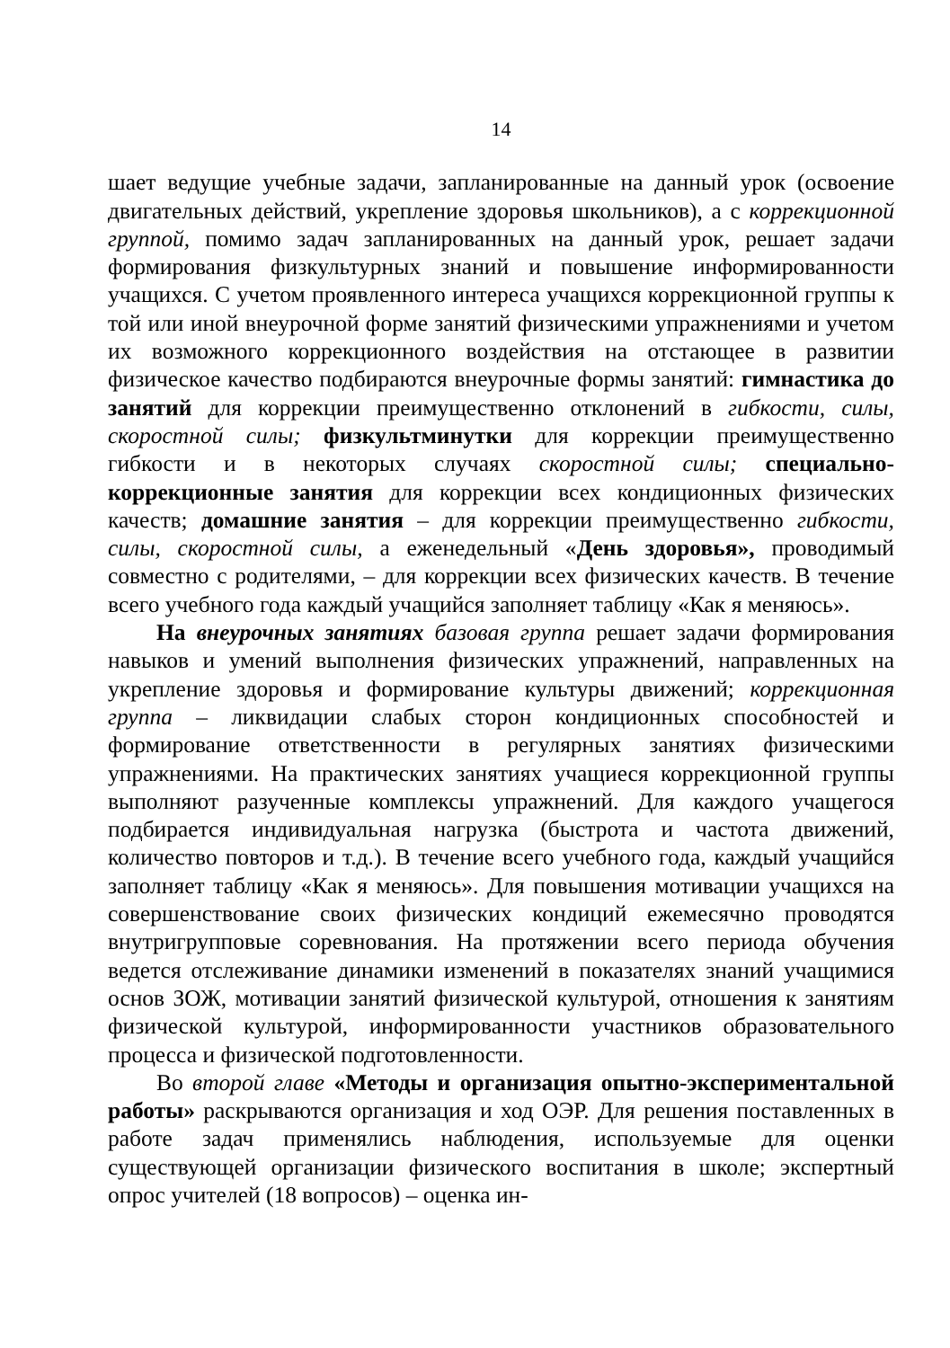14
шает ведущие учебные задачи, запланированные на данный урок (освоение двигательных действий, укрепление здоровья школьников), а с коррекционной группой, помимо задач запланированных на данный урок, решает задачи формирования физкультурных знаний и повышение информированности учащихся. С учетом проявленного интереса учащихся коррекционной группы к той или иной внеурочной форме занятий физическими упражнениями и учетом их возможного коррекционного воздействия на отстающее в развитии физическое качество подбираются внеурочные формы занятий: гимнастика до занятий для коррекции преимущественно отклонений в гибкости, силы, скоростной силы; физкультминутки для коррекции преимущественно гибкости и в некоторых случаях скоростной силы; специально-коррекционные занятия для коррекции всех кондиционных физических качеств; домашние занятия – для коррекции преимущественно гибкости, силы, скоростной силы, а еженедельный «День здоровья», проводимый совместно с родителями, – для коррекции всех физических качеств. В течение всего учебного года каждый учащийся заполняет таблицу «Как я меняюсь».
На внеурочных занятиях базовая группа решает задачи формирования навыков и умений выполнения физических упражнений, направленных на укрепление здоровья и формирование культуры движений; коррекционная группа – ликвидации слабых сторон кондиционных способностей и формирование ответственности в регулярных занятиях физическими упражнениями. На практических занятиях учащиеся коррекционной группы выполняют разученные комплексы упражнений. Для каждого учащегося подбирается индивидуальная нагрузка (быстрота и частота движений, количество повторов и т.д.). В течение всего учебного года, каждый учащийся заполняет таблицу «Как я меняюсь». Для повышения мотивации учащихся на совершенствование своих физических кондиций ежемесячно проводятся внутригрупповые соревнования. На протяжении всего периода обучения ведется отслеживание динамики изменений в показателях знаний учащимися основ ЗОЖ, мотивации занятий физической культурой, отношения к занятиям физической культурой, информированности участников образовательного процесса и физической подготовленности.
Во второй главе «Методы и организация опытно-экспериментальной работы» раскрываются организация и ход ОЭР. Для решения поставленных в работе задач применялись наблюдения, используемые для оценки существующей организации физического воспитания в школе; экспертный опрос учителей (18 вопросов) – оценка ин-